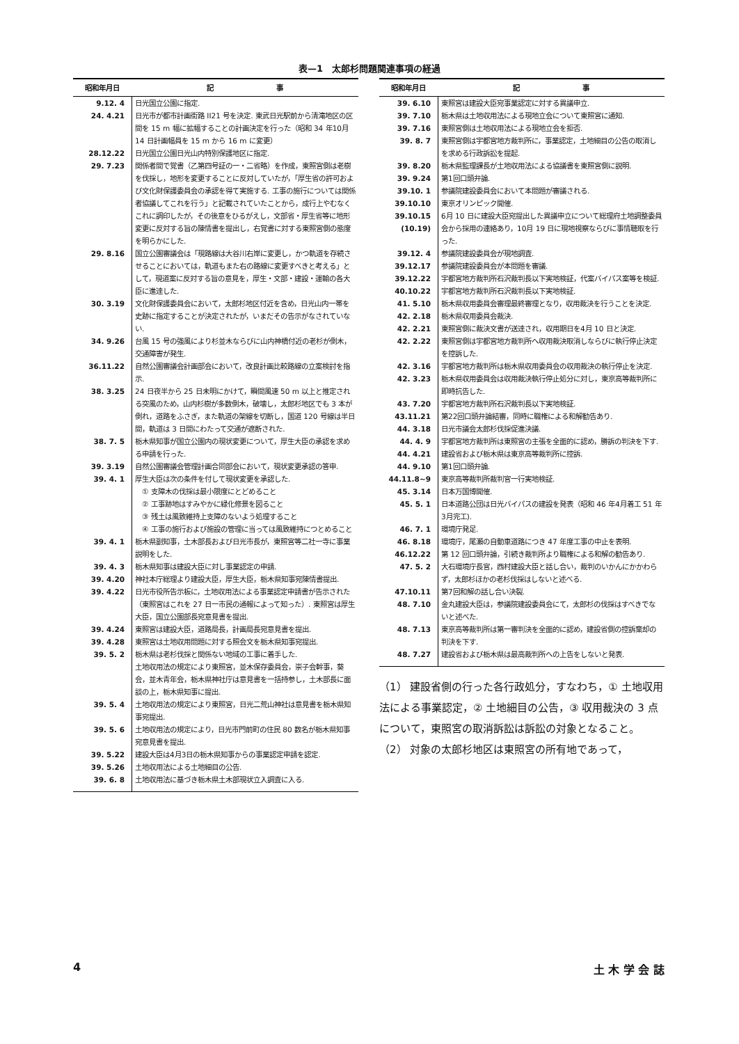表—1　太郎杉問題関連事項の経過
| 昭和年月日 | 記 事 |
| --- | --- |
| 9.12. 4 | 日光国立公園に指定. |
| 24. 4.21 | 日光市が都市計画街路 II21 号を決定. 東武日光駅前から清滝地区の区間を 15 m 幅に拡幅することの計画決定を行った（昭和 34 年10月 14 日計画幅員を 15 m から 16 m に変更） |
| 28.12.22 | 日光国立公園日光山内特別保護地区に指定. |
| 29. 7.23 | 関係者間で覚書（乙第四号証の一・二省略）を作成，東照宮側は老樹を伐採し，地形を変更することに反対していたが，「厚生省の許可および文化財保護委員会の承認を得て実施する. 工事の施行については関係者協議してこれを行う」と記載されていたことから，成行上やむなくこれに調印したが，その後意をひるがえし，文部省・厚生省等に地形変更に反対する旨の陳情書を提出し，右覚書に対する東照宮側の態度を明らかにした. |
| 29. 8.16 | 国立公園審議会は「現路線は大谷川右岸に変更し，かつ軌道を存続させることにおいては，軌道もまた右の路線に変更すべきと考える」として，現道案に反対する旨の意見を，厚生・文部・建設・運輸の各大臣に進達した. |
| 30. 3.19 | 文化財保護委員会において，太郎杉地区付近を含め，日光山内一帯を史跡に指定することが決定されたが，いまだその告示がなされていない. |
| 34. 9.26 | 台風 15 号の強風により杉並木ならびに山内神橋付近の老杉が倒木，交通障害が発生. |
| 36.11.22 | 自然公園審議会計画部会において，改良計画比較路線の立案検討を指示. |
| 38. 3.25 | 24 日夜半から 25 日未明にかけて，瞬間風速 50 m 以上と推定される突風のため，山内杉樹が多数倒木，破壊し，太郎杉地区でも 3 本が倒れ，道路をふさぎ，また軌道の架線を切断し，国道 120 号線は半日間，軌道は 3 日間にわたって交通が遮断された. |
| 38. 7. 5 | 栃木県知事が国立公園内の現状変更について，厚生大臣の承認を求める申請を行った. |
| 39. 3.19 | 自然公園審議会管理計画合同部会において，現状変更承認の答申. |
| 39. 4. 1 | 厚生大臣は次の条件を付して現状変更を承認した. ① 支障木の伐採は最小限度にとどめること ② 工事跡地はすみやかに緑化修景を図ること ③ 残土は風致維持上支障のないよう処理すること ④ 工事の施行および施設の管理に当っては風致維持につとめること |
| 39. 4. 1 | 栃木県副知事，土木部長および日光市長が，東照宮等二社一寺に事業説明をした. |
| 39. 4. 3 | 栃木県知事は建設大臣に対し事業認定の申請. |
| 39. 4.20 | 神社本庁総理より建設大臣，厚生大臣，栃木県知事宛陳情書提出. |
| 39. 4.22 | 日光市役所告示板に，土地収用法による事業認定申請書が告示された（東照宮はこれを 27 日一市民の通報によって知った）. 東照宮は厚生大臣，国立公園部長宛意見書を提出. |
| 39. 4.24 | 東照宮は建設大臣，道路局長，計画局長宛意見書を提出. |
| 39. 4.28 | 東照宮は土地収用問題に対する照会文を栃木県知事宛提出. |
| 39. 5. 2 | 栃木県は老杉伐採と関係ない地域の工事に着手した. 土地収用法の規定により東照宮，並木保存委員会，崇子会幹事，葵会，並木青年会，栃木県神社庁は意見書を一括持参し，土木部長に面談の上，栃木県知事に提出. |
| 39. 5. 4 | 土地収用法の規定により東照宮，日光二荒山神社は意見書を栃木県知事宛提出. |
| 39. 5. 6 | 土地収用法の規定により，日光市門前町の住民 80 数名が栃木県知事宛意見書を提出. |
| 39. 5.22 | 建設大臣は4月3日の栃木県知事からの事業認定申請を認定. |
| 39. 5.26 | 土地収用法による土地細目の公告. |
| 39. 6. 8 | 土地収用法に基づき栃木県土木部現状立入調査に入る. |
| 昭和年月日 | 記 事 |
| --- | --- |
| 39. 6.10 | 東照宮は建設大臣宛事業認定に対する異議申立. |
| 39. 7.10 | 栃木県は土地収用法による現地立会について東照宮に通知. |
| 39. 7.16 | 東照宮側は土地収用法による現地立会を拒否. |
| 39. 8. 7 | 東照宮側は宇都宮地方裁判所に，事業認定，土地細目の公告の取消しを求める行政訴訟を提起. |
| 39. 8.20 | 栃木県監理課長が土地収用法による協議書を東照宮側に説明. |
| 39. 9.24 | 第1回口頭弁論. |
| 39.10. 1 | 参議院建設委員会において本問題が審議される. |
| 39.10.10 | 東京オリンピック開催. |
| 39.10.15 (10.19) | 6月 10 日に建設大臣宛提出した異議申立について総理府土地調整委員会から採用の連絡あり，10月 19 日に現地視察ならびに事情聴取を行った. |
| 39.12. 4 | 参議院建設委員会が現地調査. |
| 39.12.17 | 参議院建設委員会が本問題を審議. |
| 39.12.22 | 宇都宮地方裁判所石沢裁判長以下実地検証，代案バイパス案等を検証. |
| 40.10.22 | 宇都宮地方裁判所石沢裁判長以下実地検証. |
| 41. 5.10 | 栃木県収用委員会審理最終審理となり，収用裁決を行うことを決定. |
| 42. 2.18 | 栃木県収用委員会裁決. |
| 42. 2.21 | 東照宮側に裁決文書が送達され，収用期日を4月 10 日と決定. |
| 42. 2.22 | 東照宮側は宇都宮地方裁判所へ収用裁決取消しならびに執行停止決定を控訴した. |
| 42. 3.16 | 宇都宮地方裁判所は栃木県収用委員会の収用裁決の執行停止を決定. |
| 42. 3.23 | 栃木県収用委員会は収用裁決執行停止処分に対し，東京高等裁判所に即時抗告した. |
| 43. 7.20 | 宇都宮地方裁判所石沢裁判長以下実地検証. |
| 43.11.21 | 第22回口頭弁論結審，同時に職権による和解勧告あり. |
| 44. 3.18 | 日光市議会太郎杉伐採促進決議. |
| 44. 4. 9 | 宇都宮地方裁判所は東照宮の主張を全面的に認め，勝訴の判決を下す. |
| 44. 4.21 | 建設省および栃木県は東京高等裁判所に控訴. |
| 44. 9.10 | 第1回口頭弁論. |
| 44.11.8~9 | 東京高等裁判所裁判官一行実地検証. |
| 45. 3.14 | 日本万国博開催. |
| 45. 5. 1 | 日本道路公団は日光バイパスの建設を発表（昭和 46 年4月着工 51 年3月完工). |
| 46. 7. 1 | 環境庁発足. |
| 46. 8.18 | 環境庁，尾瀬の自動車道路につき 47 年度工事の中止を表明. |
| 46.12.22 | 第 12 回口頭弁論，引続き裁判所より職権による和解の勧告あり. |
| 47. 5. 2 | 大石環境庁長官，西村建設大臣と話し合い，裁判のいかんにかかわらず，太郎杉ほかの老杉伐採はしないと述べる. |
| 47.10.11 | 第7回和解の話し合い決裂. |
| 48. 7.10 | 金丸建設大臣は，参議院建設委員会にて，太郎杉の伐採はすべきでないと述べた. |
| 48. 7.13 | 東京高等裁判所は第一審判決を全面的に認め，建設省側の控訴棄却の判決を下す. |
| 48. 7.27 | 建設省および栃木県は最高裁判所への上告をしないと発表. |
（1） 建設省側の行った各行政処分，すなわち，① 土地収用法による事業認定，② 土地細目の公告，③ 収用裁決の 3 点について，東照宮の取消訴訟は訴訟の対象となること。
（2） 対象の太郎杉地区は東照宮の所有地であって，
4 土 木 学 会 誌